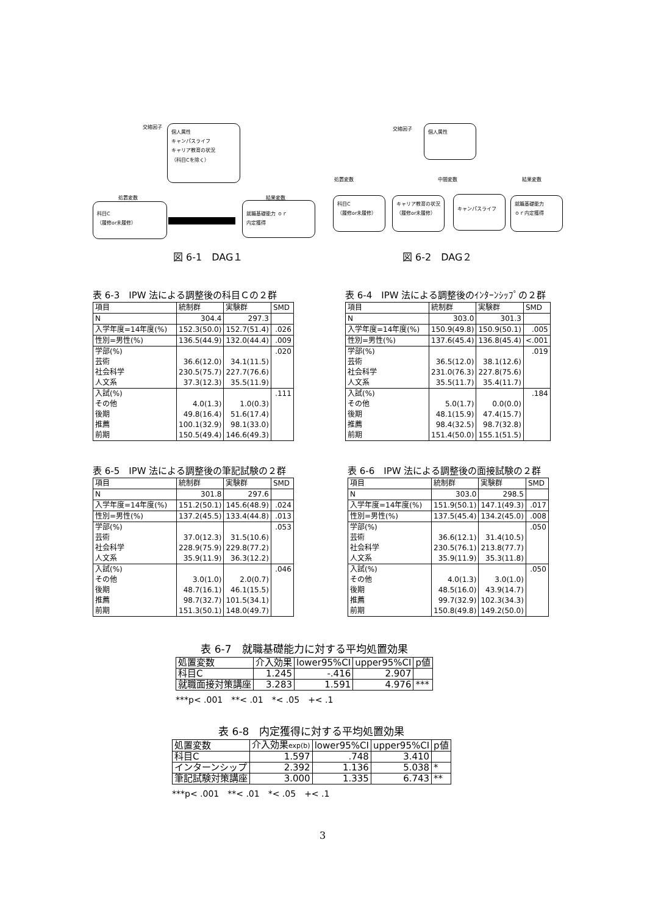交絡因子
個人属性
キャンパスライフ
キャリア教育の状況
（科目Cを除く）
処置変数 結果変数
科目C
（履修or未履修）
就職基礎能力 ｏｒ
内定獲得
図 6-1　DAG１
交絡因子 個人属性
処置変数 中間変数 結果変数
科目C
（履修or未履修）
キャリア教育の状況
（履修or未履修）
キャンパスライフ
就職基礎能力
ｏｒ内定獲得
図 6-2　DAG２
表 6-3　IPW 法による調整後の科目Ｃの２群
| 項目 | 統制群 | 実験群 | SMD |
| N | 304.4 | 297.3 | |
| 入学年度=14年度(%) | 152.3(50.0) | 152.7(51.4) | .026 |
| 性別=男性(%) | 136.5(44.9) | 132.0(44.4) | .009 |
| 学部(%) 芸術 社会科学 人文系 | 36.6(12.0) 230.5(75.7) 37.3(12.3) | 34.1(11.5) 227.7(76.6) 35.5(11.9) | .020 |
| 入試(%) その他 後期 推薦 前期 | 4.0(1.3) 49.8(16.4) 100.1(32.9) 150.5(49.4) | 1.0(0.3) 51.6(17.4) 98.1(33.0) 146.6(49.3) | .111 |
表 6-4　IPW 法による調整後のｲﾝﾀｰﾝｼｯﾌﾟの２群
| 項目 | 統制群 | 実験群 | SMD |
| N | 303.0 | 301.3 | |
| 入学年度=14年度(%) | 150.9(49.8) | 150.9(50.1) | .005 |
| 性別=男性(%) | 137.6(45.4) | 136.8(45.4) | <.001 |
| 学部(%) 芸術 社会科学 人文系 | 36.5(12.0) 231.0(76.3) 35.5(11.7) | 38.1(12.6) 227.8(75.6) 35.4(11.7) | .019 |
| 入試(%) その他 後期 推薦 前期 | 5.0(1.7) 48.1(15.9) 98.4(32.5) 151.4(50.0) | 0.0(0.0) 47.4(15.7) 98.7(32.8) 155.1(51.5) | .184 |
表 6-5　IPW 法による調整後の筆記試験の２群
| 項目 | 統制群 | 実験群 | SMD |
| N | 301.8 | 297.6 | |
| 入学年度=14年度(%) | 151.2(50.1) | 145.6(48.9) | .024 |
| 性別=男性(%) | 137.2(45.5) | 133.4(44.8) | .013 |
| 学部(%) 芸術 社会科学 人文系 | 37.0(12.3) 228.9(75.9) 35.9(11.9) | 31.5(10.6) 229.8(77.2) 36.3(12.2) | .053 |
| 入試(%) その他 後期 推薦 前期 | 3.0(1.0) 48.7(16.1) 98.7(32.7) 151.3(50.1) | 2.0(0.7) 46.1(15.5) 101.5(34.1) 148.0(49.7) | .046 |
表 6-6　IPW 法による調整後の面接試験の２群
| 項目 | 統制群 | 実験群 | SMD |
| N | 303.0 | 298.5 | |
| 入学年度=14年度(%) | 151.9(50.1) | 147.1(49.3) | .017 |
| 性別=男性(%) | 137.5(45.4) | 134.2(45.0) | .008 |
| 学部(%) 芸術 社会科学 人文系 | 36.6(12.1) 230.5(76.1) 35.9(11.9) | 31.4(10.5) 213.8(77.7) 35.3(11.8) | .050 |
| 入試(%) その他 後期 推薦 前期 | 4.0(1.3) 48.5(16.0) 99.7(32.9) 150.8(49.8) | 3.0(1.0) 43.9(14.7) 102.3(34.3) 149.2(50.0) | .050 |
表 6-7　就職基礎能力に対する平均処置効果
| 処置変数 | 介入効果 | lower95%CI | upper95%CI | p値 |
| 科目C | 1.245 | -.416 | 2.907 | |
| 就職面接対策講座 | 3.283 | 1.591 | 4.976 | *** |
***p< .001　**< .01　*< .05　+< .1
表 6-8　内定獲得に対する平均処置効果
| 処置変数 | 介入効果 exp(b) | lower95%CI | upper95%CI | p値 |
| 科目C | 1.597 | .748 | 3.410 | |
| インターンシップ | 2.392 | 1.136 | 5.038 | * |
| 筆記試験対策講座 | 3.000 | 1.335 | 6.743 | ** |
***p< .001　**< .01　*< .05　+< .1
3